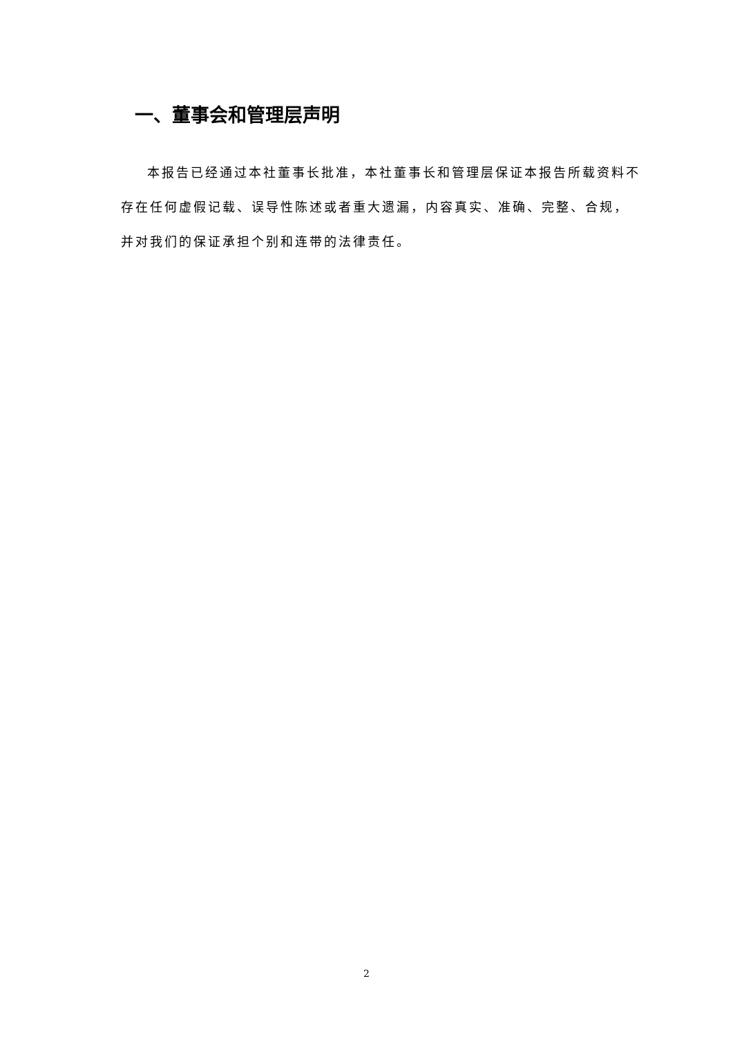一、董事会和管理层声明
本报告已经通过本社董事长批准，本社董事长和管理层保证本报告所载资料不存在任何虚假记载、误导性陈述或者重大遗漏，内容真实、准确、完整、合规，并对我们的保证承担个别和连带的法律责任。
2